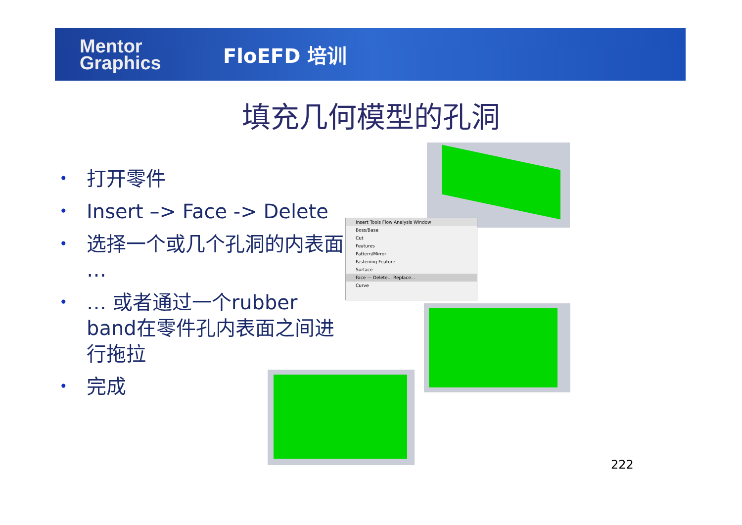Mentor Graphics
FloEFD 培训
填充几何模型的孔洞
• 打开零件
• Insert –> Face -> Delete
• 选择一个或几个孔洞的内表面 …
• … 或者通过一个rubber band在零件孔内表面之间进行拖拉
• 完成
Insert Tools Flow Analysis Window
Boss/Base
Cut
Features
Pattern/Mirror
Fastening Feature
Surface
Face — Delete... Replace...
Curve
222